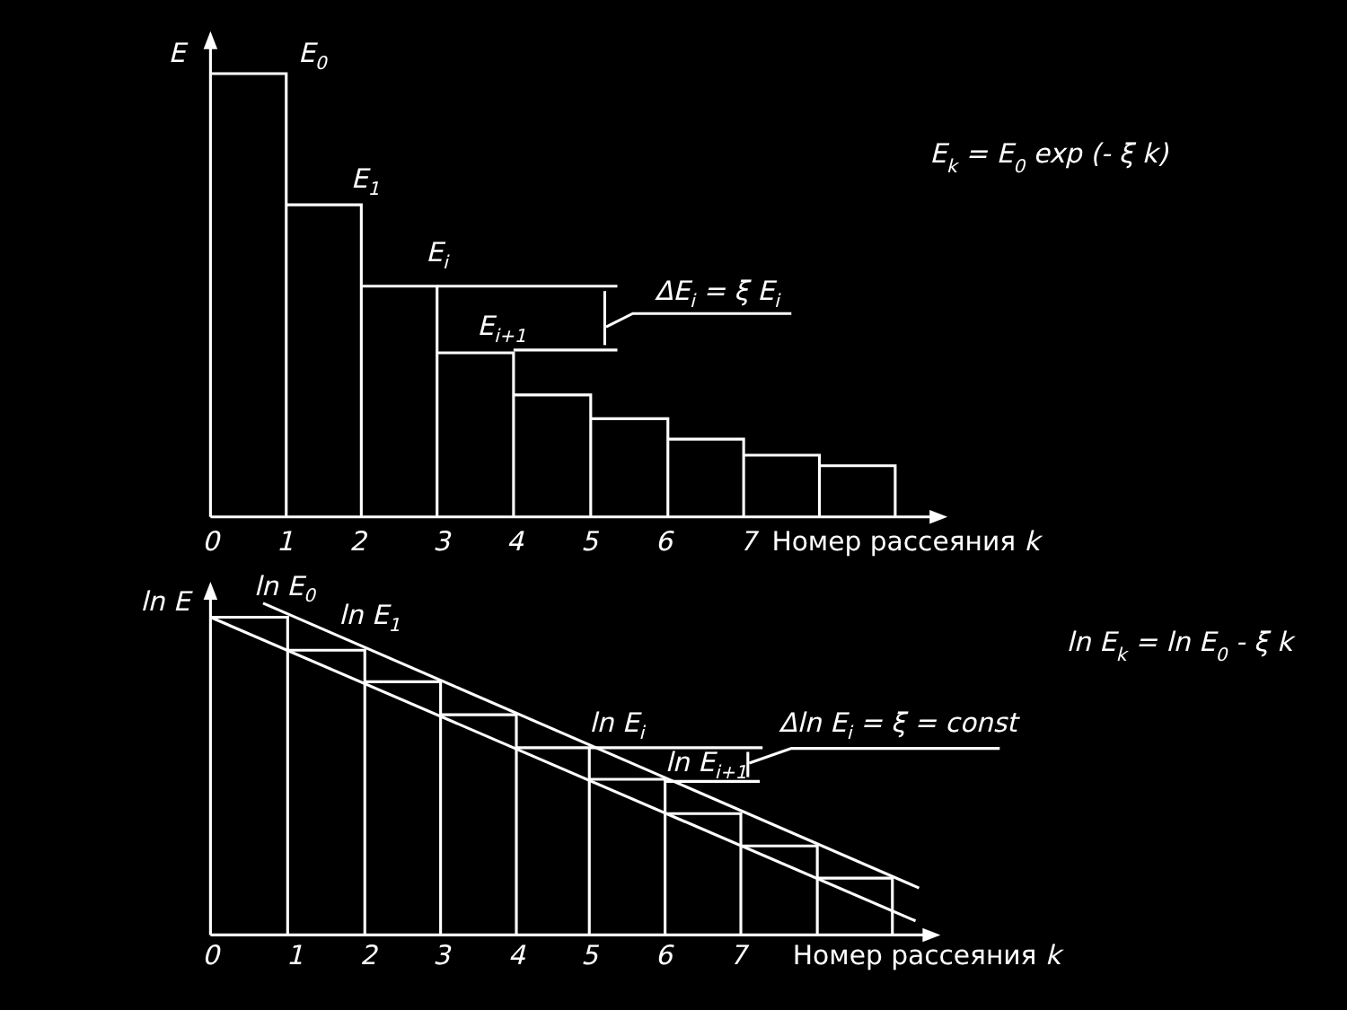E
E0
Ek = E0 exp (- ξ k)
E1
Ei
ΔEi = ξ Ei
Ei+1
0
1
2
3
4
5
6
7
Номер рассеяния k
ln E0
ln E
ln E1
ln Ek = ln E0 - ξ k
ln Ei
Δln Ei = ξ = const
ln Ei+1
0
1
2
3
4
5
6
7
Номер рассеяния k